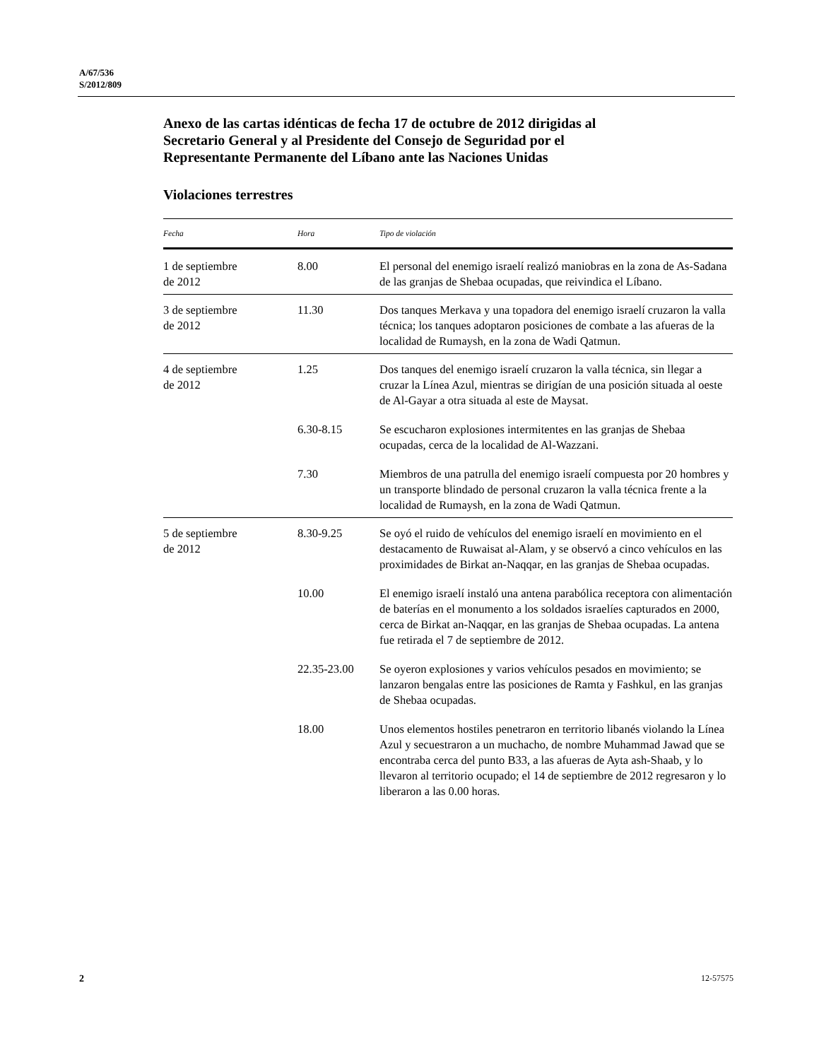A/67/536
S/2012/809
Anexo de las cartas idénticas de fecha 17 de octubre de 2012 dirigidas al Secretario General y al Presidente del Consejo de Seguridad por el Representante Permanente del Líbano ante las Naciones Unidas
Violaciones terrestres
| Fecha | Hora | Tipo de violación |
| --- | --- | --- |
| 1 de septiembre de 2012 | 8.00 | El personal del enemigo israelí realizó maniobras en la zona de As-Sadana de las granjas de Shebaa ocupadas, que reivindica el Líbano. |
| 3 de septiembre de 2012 | 11.30 | Dos tanques Merkava y una topadora del enemigo israelí cruzaron la valla técnica; los tanques adoptaron posiciones de combate a las afueras de la localidad de Rumaysh, en la zona de Wadi Qatmun. |
| 4 de septiembre de 2012 | 1.25 | Dos tanques del enemigo israelí cruzaron la valla técnica, sin llegar a cruzar la Línea Azul, mientras se dirigían de una posición situada al oeste de Al-Gayar a otra situada al este de Maysat. |
| | 6.30-8.15 | Se escucharon explosiones intermitentes en las granjas de Shebaa ocupadas, cerca de la localidad de Al-Wazzani. |
| | 7.30 | Miembros de una patrulla del enemigo israelí compuesta por 20 hombres y un transporte blindado de personal cruzaron la valla técnica frente a la localidad de Rumaysh, en la zona de Wadi Qatmun. |
| 5 de septiembre de 2012 | 8.30-9.25 | Se oyó el ruido de vehículos del enemigo israelí en movimiento en el destacamento de Ruwaisat al-Alam, y se observó a cinco vehículos en las proximidades de Birkat an-Naqqar, en las granjas de Shebaa ocupadas. |
| | 10.00 | El enemigo israelí instaló una antena parabólica receptora con alimentación de baterías en el monumento a los soldados israelíes capturados en 2000, cerca de Birkat an-Naqqar, en las granjas de Shebaa ocupadas. La antena fue retirada el 7 de septiembre de 2012. |
| | 22.35-23.00 | Se oyeron explosiones y varios vehículos pesados en movimiento; se lanzaron bengalas entre las posiciones de Ramta y Fashkul, en las granjas de Shebaa ocupadas. |
| | 18.00 | Unos elementos hostiles penetraron en territorio libanés violando la Línea Azul y secuestraron a un muchacho, de nombre Muhammad Jawad que se encontraba cerca del punto B33, a las afueras de Ayta ash-Shaab, y lo llevaron al territorio ocupado; el 14 de septiembre de 2012 regresaron y lo liberaron a las 0.00 horas. |
2 12-57575